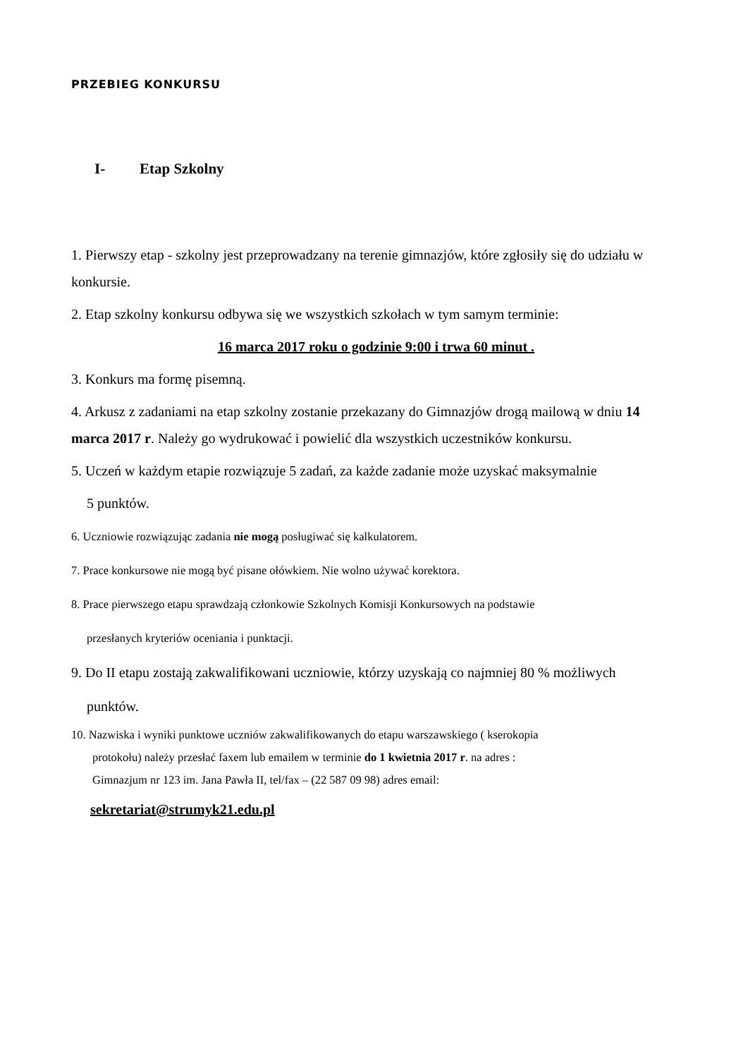PRZEBIEG KONKURSU
I- Etap Szkolny
1. Pierwszy etap - szkolny jest przeprowadzany na terenie gimnazjów, które zgłosiły się do udziału w konkursie.
2. Etap szkolny konkursu odbywa się we wszystkich szkołach w tym samym terminie:
16 marca 2017 roku o godzinie 9:00 i trwa 60 minut .
3. Konkurs ma formę pisemną.
4. Arkusz z zadaniami na etap szkolny zostanie przekazany do Gimnazjów drogą mailową w dniu 14 marca 2017 r. Należy go wydrukować i powielić dla wszystkich uczestników konkursu.
5. Uczeń w każdym etapie rozwiązuje 5 zadań, za każde zadanie może uzyskać maksymalnie
5 punktów.
6. Uczniowie rozwiązując zadania nie mogą posługiwać się kalkulatorem.
7. Prace konkursowe nie mogą być pisane ołówkiem. Nie wolno używać korektora.
8. Prace pierwszego etapu sprawdzają członkowie Szkolnych Komisji Konkursowych na podstawie
przesłanych kryteriów oceniania i punktacji.
9. Do II etapu zostają zakwalifikowani uczniowie, którzy uzyskają co najmniej 80 % możliwych
punktów.
10. Nazwiska i wyniki punktowe uczniów zakwalifikowanych do etapu warszawskiego ( kserokopia
protokołu) należy przesłać faxem lub emailem w terminie do 1 kwietnia 2017 r. na adres :
Gimnazjum nr 123 im. Jana Pawła II, tel/fax – (22 587 09 98) adres email:
sekretariat@strumyk21.edu.pl